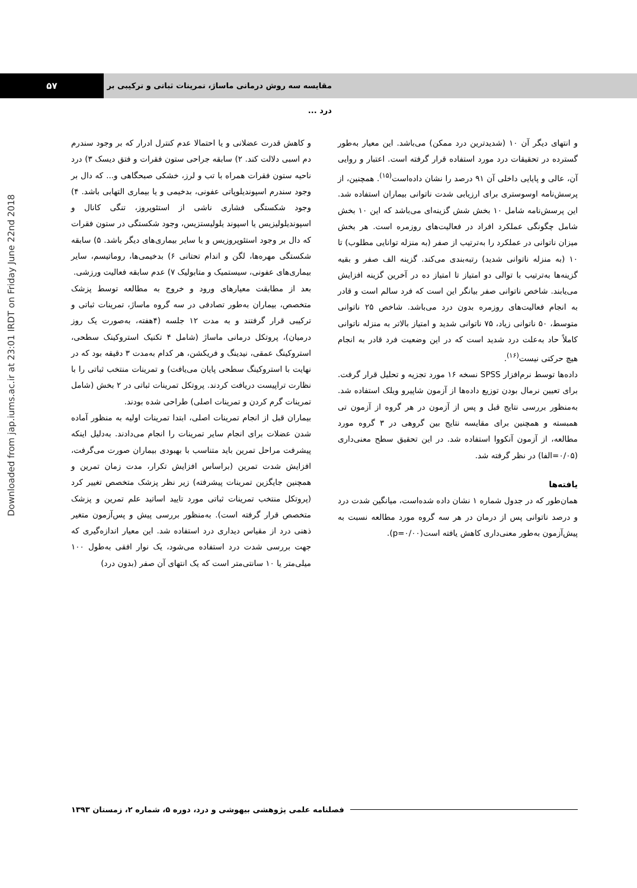۵۷
مقایسه سه روش درمانی ماساژ، تمرینات ثباتی و ترکیبی بر درد ...
Downloaded from jap.iums.ac.ir at 23:01 IRDT on Friday June 22nd 2018
و کاهش قدرت عضلانی و یا احتمالا عدم کنترل ادرار که بر وجود سندرم دم اسبی دلالت کند. ۲) سابقه جراحی ستون فقرات و فتق دیسک ۳) درد ناحیه ستون فقرات همراه با تب و لرز، خشکی صبحگاهی و... که دال بر وجود سندرم اسپوندیلوپاتی عفونی، بدخیمی و یا بیماری التهابی باشد. ۴) وجود شکستگی فشاری ناشی از استئوپروز، تنگی کانال و اسپوندیلولیزیس یا اسپوند یلولیستزیس، وجود شکستگی در ستون فقرات که دال بر وجود استئوپروزیس و یا سایر بیماری‌های دیگر باشد. ۵) سابقه شکستگی مهره‌ها، لگن و اندام تحتانی ۶) بدخیمی‌ها، روماتیسم، سایر بیماری‌های عفونی، سیستمیک و متابولیک ۷) عدم سابقه فعالیت ورزشی.
بعد از مطابقت معیارهای ورود و خروج به مطالعه توسط پزشک متخصص، بیماران به‌طور تصادفی در سه گروه ماساژ، تمرینات ثباتی و ترکیبی قرار گرفتند و به مدت ۱۲ جلسه (۴هفته، به‌صورت یک روز درمیان)، پروتکل درمانی ماساژ (شامل ۴ تکنیک استروکینک سطحی، استروکینگ عمقی، نیدینگ و فریکشن، هر کدام به‌مدت ۳ دقیقه بود که در نهایت با استروکینگ سطحی پایان می‌یافت) و تمرینات منتخب ثباتی را با نظارت تراپیست دریافت کردند. پروتکل تمرینات ثباتی در ۲ بخش (شامل تمرینات گرم کردن و تمرینات اصلی) طراحی شده بودند.
بیماران قبل از انجام تمرینات اصلی، ابتدا تمرینات اولیه به منظور آماده شدن عضلات برای انجام سایر تمرینات را انجام می‌دادند. به‌دلیل اینکه پیشرفت مراحل تمرین باید متناسب با بهبودی بیماران صورت می‌گرفت، افزایش شدت تمرین (براساس افزایش تکرار، مدت زمان تمرین و همچنین جایگزین تمرینات پیشرفته) زیر نظر پزشک متخصص تغییر کرد (پروتکل منتخب تمرینات ثباتی مورد تایید اساتید علم تمرین و پزشک متخصص قرار گرفته است). به‌منظور بررسی پیش و پس‌آزمون متغیر ذهنی درد از مقیاس دیداری درد استفاده شد. این معیار اندازه‌گیری که جهت بررسی شدت درد استفاده می‌شود، یک نوار افقی به‌طول ۱۰۰ میلی‌متر یا ۱۰ سانتی‌متر است که یک انتهای آن صفر (بدون درد)
و انتهای دیگر آن ۱۰ (شدیدترین درد ممکن) می‌باشد. این معیار به‌طور گسترده در تحقیقات درد مورد استفاده قرار گرفته است. اعتبار و روایی آن، عالی و پایایی داخلی آن ۹۱ درصد را نشان داده‌است<sup>(۱۵)</sup>. همچنین، از پرسش‌نامه اوسوستری برای ارزیابی شدت ناتوانی بیماران استفاده شد. این پرسش‌نامه شامل ۱۰ بخش شش گزینه‌ای می‌باشد که این ۱۰ بخش شامل چگونگی عملکرد افراد در فعالیت‌های روزمره است. هر بخش میزان ناتوانی در عملکرد را به‌ترتیب از صفر (به منزله توانایی مطلوب) تا ۱۰ (به منزله ناتوانی شدید) رتبه‌بندی می‌کند. گزینه الف صفر و بقیه گزینه‌ها به‌ترتیب با توالی دو امتیاز تا امتیاز ده در آخرین گزینه افزایش می‌یابند. شاخص ناتوانی صفر بیانگر این است که فرد سالم است و قادر به انجام فعالیت‌های روزمره بدون درد می‌باشد. شاخص ۲۵ ناتوانی متوسط، ۵۰ ناتوانی زیاد، ۷۵ ناتوانی شدید و امتیاز بالاتر به منزله ناتوانی کاملاً حاد به‌علت درد شدید است که در این وضعیت فرد قادر به انجام هیچ حرکتی نیست<sup>(۱۶)</sup>.
داده‌ها توسط نرم‌افزار SPSS نسخه ۱۶ مورد تجزیه و تحلیل قرار گرفت. برای تعیین نرمال بودن توزیع داده‌ها از آزمون شاپیرو ویلک استفاده شد. به‌منظور بررسی نتایج قبل و پس از آزمون در هر گروه از آزمون تی همبسته و همچنین برای مقایسه نتایج بین گروهی در ۳ گروه مورد مطالعه، از آزمون آنکووا استفاده شد. در این تحقیق سطح معنی‌داری (۰/۰۵=الفا) در نظر گرفته شد.
یافته‌ها
همان‌طور که در جدول شماره ۱ نشان داده شده‌است، میانگین شدت درد و درصد ناتوانی پس از درمان در هر سه گروه مورد مطالعه نسبت به پیش‌آزمون به‌طور معنی‌داری کاهش یافته است(p=۰/۰۰).
فصلنامه علمی پژوهشی بیهوشی و درد، دوره ۵، شماره ۲، زمستان ۱۳۹۳